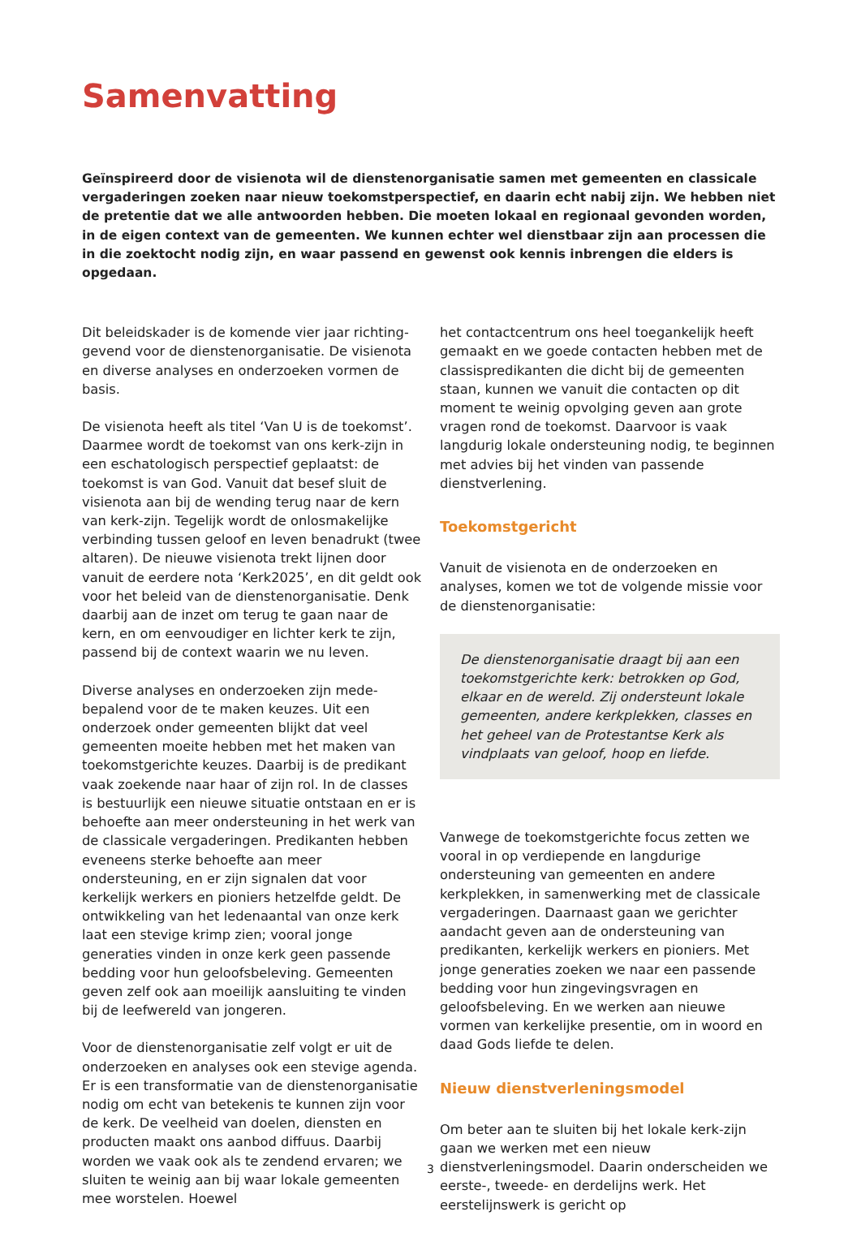Samenvatting
Geïnspireerd door de visienota wil de dienstenorganisatie samen met gemeenten en classicale vergaderingen zoeken naar nieuw toekomstperspectief, en daarin echt nabij zijn. We hebben niet de pretentie dat we alle antwoorden hebben. Die moeten lokaal en regionaal gevonden worden, in de eigen context van de gemeenten. We kunnen echter wel dienstbaar zijn aan processen die in die zoektocht nodig zijn, en waar passend en gewenst ook kennis inbrengen die elders is opgedaan.
Dit beleidskader is de komende vier jaar richting­gevend voor de dienstenorganisatie. De visienota en diverse analyses en onderzoeken vormen de basis.
De visienota heeft als titel ‘Van U is de toekomst’. Daarmee wordt de toekomst van ons kerk-zijn in een eschatologisch perspectief geplaatst: de toekomst is van God. Vanuit dat besef sluit de visienota aan bij de wending terug naar de kern van kerk-zijn. Tegelijk wordt de onlosmakelijke verbinding tussen geloof en leven benadrukt (twee altaren). De nieuwe visienota trekt lijnen door vanuit de eerdere nota ‘Kerk2025’, en dit geldt ook voor het beleid van de dienstenorganisatie. Denk daarbij aan de inzet om terug te gaan naar de kern, en om eenvoudiger en lichter kerk te zijn, passend bij de context waarin we nu leven.
Diverse analyses en onderzoeken zijn mede­bepalend voor de te maken keuzes. Uit een onderzoek onder gemeenten blijkt dat veel gemeenten moeite hebben met het maken van toekomstgerichte keuzes. Daarbij is de predikant vaak zoekende naar haar of zijn rol. In de classes is bestuurlijk een nieuwe situatie ontstaan en er is behoefte aan meer ondersteuning in het werk van de classicale vergaderingen. Predikanten hebben eveneens sterke behoefte aan meer ondersteuning, en er zijn signalen dat voor kerkelijk werkers en pioniers hetzelfde geldt. De ontwikkeling van het ledenaantal van onze kerk laat een stevige krimp zien; vooral jonge generaties vinden in onze kerk geen passende bedding voor hun geloofsbeleving. Gemeenten geven zelf ook aan moeilijk aansluiting te vinden bij de leefwereld van jongeren.
Voor de dienstenorganisatie zelf volgt er uit de onderzoeken en analyses ook een stevige agenda. Er is een transformatie van de dienstenorganisatie nodig om echt van betekenis te kunnen zijn voor de kerk. De veelheid van doelen, diensten en producten maakt ons aanbod diffuus. Daarbij worden we vaak ook als te zendend ervaren; we sluiten te weinig aan bij waar lokale gemeenten mee worstelen. Hoewel
het contactcentrum ons heel toegankelijk heeft gemaakt en we goede contacten hebben met de classispredikanten die dicht bij de gemeenten staan, kunnen we vanuit die contacten op dit moment te weinig opvolging geven aan grote vragen rond de toekomst. Daarvoor is vaak langdurig lokale ondersteuning nodig, te beginnen met advies bij het vinden van passende dienstverlening.
Toekomstgericht
Vanuit de visienota en de onderzoeken en analyses, komen we tot de volgende missie voor de dienstenorganisatie:
De dienstenorganisatie draagt bij aan een toekomstgerichte kerk: betrokken op God, elkaar en de wereld. Zij ondersteunt lokale gemeenten, andere kerkplekken, classes en het geheel van de Protestantse Kerk als vindplaats van geloof, hoop en liefde.
Vanwege de toekomstgerichte focus zetten we vooral in op verdiepende en langdurige ondersteuning van gemeenten en andere kerkplekken, in samenwerking met de classicale vergaderingen. Daarnaast gaan we gerichter aandacht geven aan de ondersteuning van predikanten, kerkelijk werkers en pioniers. Met jonge generaties zoeken we naar een passende bedding voor hun zingevingsvragen en geloofsbeleving. En we werken aan nieuwe vormen van kerkelijke presentie, om in woord en daad Gods liefde te delen.
Nieuw dienstverleningsmodel
Om beter aan te sluiten bij het lokale kerk-zijn gaan we werken met een nieuw dienstverleningsmodel. Daarin onderscheiden we eerste-, tweede- en derdelijns werk. Het eerstelijnswerk is gericht op
3